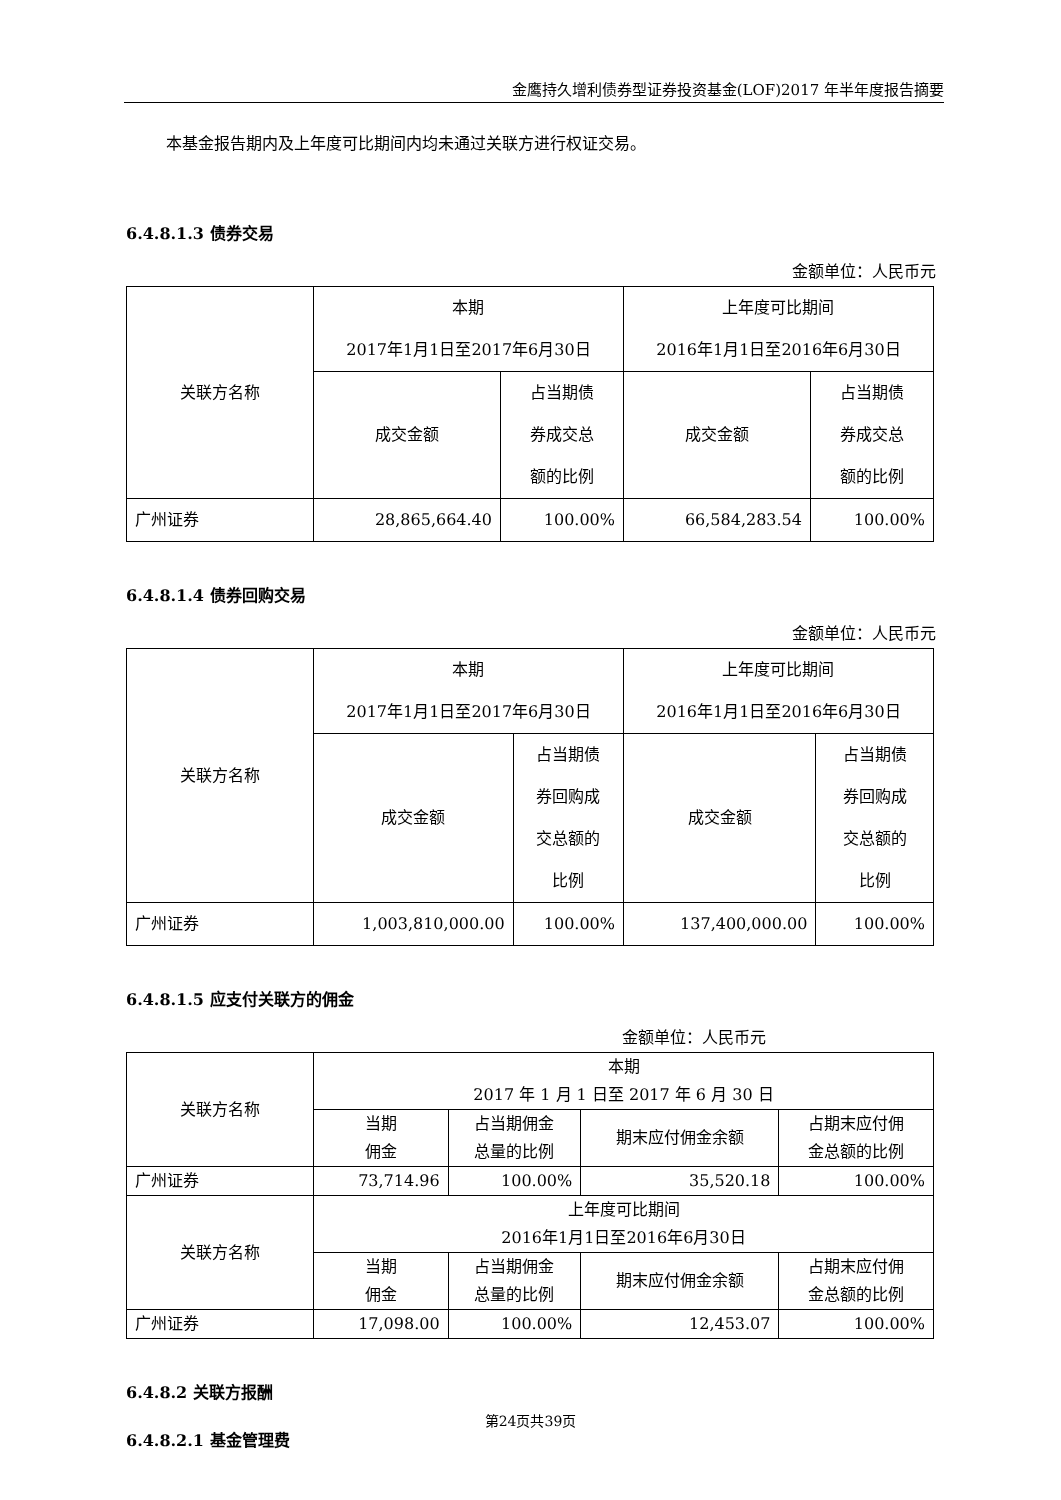金鹰持久增利债券型证券投资基金(LOF)2017 年半年度报告摘要
本基金报告期内及上年度可比期间内均未通过关联方进行权证交易。
6.4.8.1.3 债券交易
金额单位：人民币元
| 关联方名称 | 本期 2017年1月1日至2017年6月30日 | | 上年度可比期间 2016年1月1日至2016年6月30日 | |
| | 成交金额 | 占当期债 券成交总 额的比例 | 成交金额 | 占当期债 券成交总 额的比例 |
| 广州证券 | 28,865,664.40 | 100.00% | 66,584,283.54 | 100.00% |
6.4.8.1.4 债券回购交易
金额单位：人民币元
| 关联方名称 | 本期 2017年1月1日至2017年6月30日 | | 上年度可比期间 2016年1月1日至2016年6月30日 | |
| | 成交金额 | 占当期债 券回购成 交总额的 比例 | 成交金额 | 占当期债 券回购成 交总额的 比例 |
| 广州证券 | 1,003,810,000.00 | 100.00% | 137,400,000.00 | 100.00% |
6.4.8.1.5 应支付关联方的佣金
金额单位：人民币元
| 关联方名称 | 本期 2017 年 1 月 1 日至 2017 年 6 月 30 日 | | | |
| | 当期 佣金 | 占当期佣金 总量的比例 | 期末应付佣金余额 | 占期末应付佣 金总额的比例 |
| 广州证券 | 73,714.96 | 100.00% | 35,520.18 | 100.00% |
| 关联方名称 | 上年度可比期间 2016年1月1日至2016年6月30日 | | | |
| | 当期 佣金 | 占当期佣金 总量的比例 | 期末应付佣金余额 | 占期末应付佣 金总额的比例 |
| 广州证券 | 17,098.00 | 100.00% | 12,453.07 | 100.00% |
6.4.8.2 关联方报酬
6.4.8.2.1 基金管理费
第24页共39页